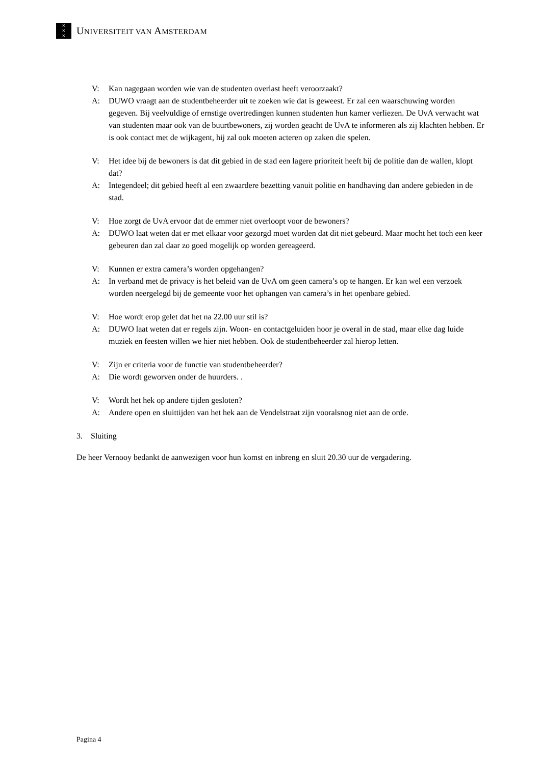×
×
×
UNIVERSITEIT VAN AMSTERDAM
V: Kan nagegaan worden wie van de studenten overlast heeft veroorzaakt?
A: DUWO vraagt aan de studentbeheerder uit te zoeken wie dat is geweest. Er zal een waarschuwing worden gegeven. Bij veelvuldige of ernstige overtredingen kunnen studenten hun kamer verliezen. De UvA verwacht wat van studenten maar ook van de buurtbewoners, zij worden geacht de UvA te informeren als zij klachten hebben. Er is ook contact met de wijkagent, hij zal ook moeten acteren op zaken die spelen.
V: Het idee bij de bewoners is dat dit gebied in de stad een lagere prioriteit heeft bij de politie dan de wallen, klopt dat?
A: Integendeel; dit gebied heeft al een zwaardere bezetting vanuit politie en handhaving dan andere gebieden in de stad.
V: Hoe zorgt de UvA ervoor dat de emmer niet overloopt voor de bewoners?
A: DUWO laat weten dat er met elkaar voor gezorgd moet worden dat dit niet gebeurd. Maar mocht het toch een keer gebeuren dan zal daar zo goed mogelijk op worden gereageerd.
V: Kunnen er extra camera’s worden opgehangen?
A: In verband met de privacy is het beleid van de UvA om geen camera’s op te hangen. Er kan wel een verzoek worden neergelegd bij de gemeente voor het ophangen van camera’s in het openbare gebied.
V: Hoe wordt erop gelet dat het na 22.00 uur stil is?
A: DUWO laat weten dat er regels zijn. Woon- en contactgeluiden hoor je overal in de stad, maar elke dag luide muziek en feesten willen we hier niet hebben. Ook de studentbeheerder zal hierop letten.
V: Zijn er criteria voor de functie van studentbeheerder?
A: Die wordt geworven onder de huurders. .
V: Wordt het hek op andere tijden gesloten?
A: Andere open en sluittijden van het hek aan de Vendelstraat zijn vooralsnog niet aan de orde.
3. Sluiting
De heer Vernooy bedankt de aanwezigen voor hun komst en inbreng en sluit 20.30 uur de vergadering.
Pagina 4